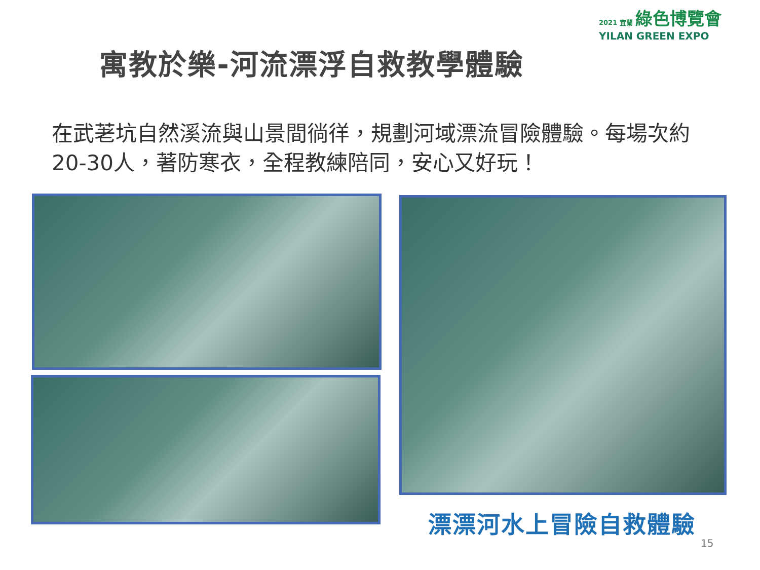2021 宜蘭 綠色博覽會
YILAN GREEN EXPO
寓教於樂-河流漂浮自救教學體驗
在武荖坑自然溪流與山景間徜徉，規劃河域漂流冒險體驗。每場次約20-30人，著防寒衣，全程教練陪同，安心又好玩！
漂漂河水上冒險自救體驗
15